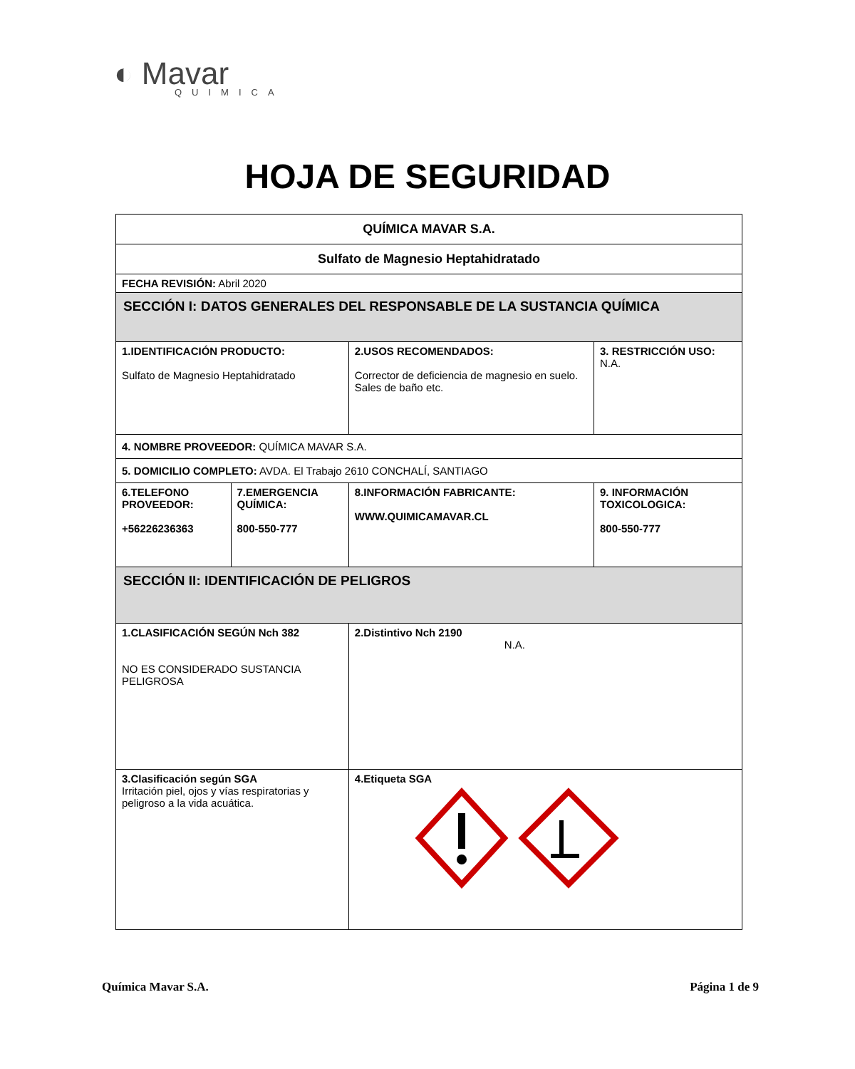◐ Mavar
QUIMICA
HOJA DE SEGURIDAD
| QUÍMICA MAVAR S.A. | | | |
| Sulfato de Magnesio Heptahidratado | | | |
| FECHA REVISIÓN: Abril 2020 | | | |
| SECCIÓN I: DATOS GENERALES DEL RESPONSABLE DE LA SUSTANCIA QUÍMICA | | | |
| 1.IDENTIFICACIÓN PRODUCTO: Sulfato de Magnesio Heptahidratado | | 2.USOS RECOMENDADOS: Corrector de deficiencia de magnesio en suelo. Sales de baño etc. | 3. RESTRICCIÓN USO: N.A. |
| 4. NOMBRE PROVEEDOR: QUÍMICA MAVAR S.A. | | | |
| 5. DOMICILIO COMPLETO: AVDA. El Trabajo 2610 CONCHALÍ, SANTIAGO | | | |
| 6.TELEFONO PROVEEDOR: +56226236363 | 7.EMERGENCIA QUÍMICA: 800-550-777 | 8.INFORMACIÓN FABRICANTE: WWW.QUIMICAMAVAR.CL | 9. INFORMACIÓN TOXICOLOGICA: 800-550-777 |
| SECCIÓN II: IDENTIFICACIÓN DE PELIGROS | | | |
| 1.CLASIFICACIÓN SEGÚN Nch 382 NO ES CONSIDERADO SUSTANCIA PELIGROSA | | 2.Distintivo Nch 2190 N.A. | |
| 3.Clasificación según SGA Irritación piel, ojos y vías respiratorias y peligroso a la vida acuática. | | 4.Etiqueta SGA | |
Química Mavar S.A. Página 1 de 9